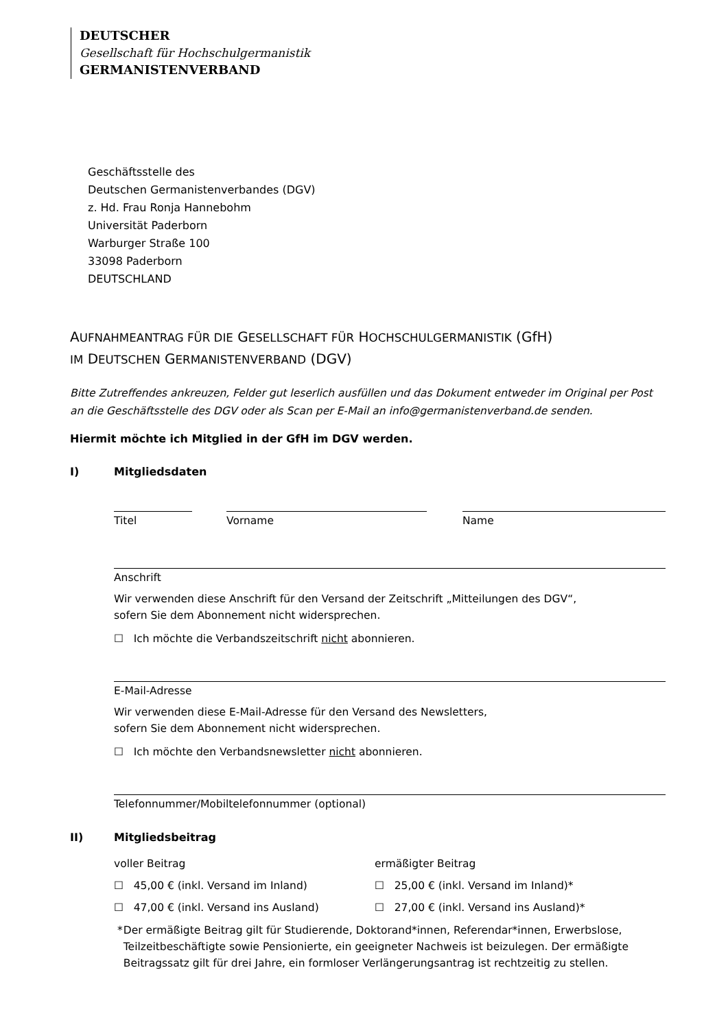DEUTSCHER
Gesellschaft für Hochschulgermanistik
GERMANISTENVERBAND
Geschäftsstelle des
Deutschen Germanistenverbandes (DGV)
z. Hd. Frau Ronja Hannebohm
Universität Paderborn
Warburger Straße 100
33098 Paderborn
DEUTSCHLAND
AUFNAHMEANTRAG FÜR DIE GESELLSCHAFT FÜR HOCHSCHULGERMANISTIK (GfH)
IM DEUTSCHEN GERMANISTENVERBAND (DGV)
Bitte Zutreffendes ankreuzen, Felder gut leserlich ausfüllen und das Dokument entweder im Original per Post an die Geschäftsstelle des DGV oder als Scan per E-Mail an info@germanistenverband.de senden.
Hiermit möchte ich Mitglied in der GfH im DGV werden.
I) Mitgliedsdaten
Titel Vorname Name
Anschrift
Wir verwenden diese Anschrift für den Versand der Zeitschrift „Mitteilungen des DGV“,
sofern Sie dem Abonnement nicht widersprechen.
☐ Ich möchte die Verbandszeitschrift nicht abonnieren.
E-Mail-Adresse
Wir verwenden diese E-Mail-Adresse für den Versand des Newsletters,
sofern Sie dem Abonnement nicht widersprechen.
☐ Ich möchte den Verbandsnewsletter nicht abonnieren.
Telefonnummer/Mobiltelefonnummer (optional)
II) Mitgliedsbeitrag
voller Beitrag
ermäßigter Beitrag
☐ 45,00 € (inkl. Versand im Inland)
☐ 25,00 € (inkl. Versand im Inland)*
☐ 47,00 € (inkl. Versand ins Ausland)
☐ 27,00 € (inkl. Versand ins Ausland)*
* Der ermäßigte Beitrag gilt für Studierende, Doktorand*innen, Referendar*innen, Erwerbslose, Teilzeitbeschäftigte sowie Pensionierte, ein geeigneter Nachweis ist beizulegen. Der ermäßig­te Beitragssatz gilt für drei Jahre, ein formloser Verlängerungsantrag ist rechtzeitig zu stellen.